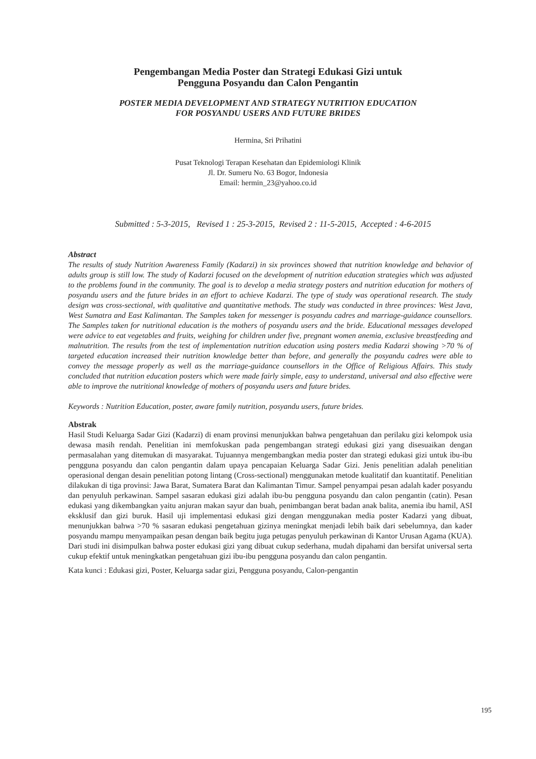Pengembangan Media Poster dan Strategi Edukasi Gizi untuk
Pengguna Posyandu dan Calon Pengantin
POSTER MEDIA DEVELOPMENT AND STRATEGY NUTRITION EDUCATION
FOR POSYANDU USERS AND FUTURE BRIDES
Hermina, Sri Prihatini
Pusat Teknologi Terapan Kesehatan dan Epidemiologi Klinik
Jl. Dr. Sumeru No. 63 Bogor, Indonesia
Email: hermin_23@yahoo.co.id
Submitted : 5-3-2015, Revised 1 : 25-3-2015, Revised 2 : 11-5-2015, Accepted : 4-6-2015
Abstract
The results of study Nutrition Awareness Family (Kadarzi) in six provinces showed that nutrition knowledge and behavior of adults group is still low. The study of Kadarzi focused on the development of nutrition education strategies which was adjusted to the problems found in the community. The goal is to develop a media strategy posters and nutrition education for mothers of posyandu users and the future brides in an effort to achieve Kadarzi. The type of study was operational research. The study design was cross-sectional, with qualitative and quantitative methods. The study was conducted in three provinces: West Java, West Sumatra and East Kalimantan. The Samples taken for messenger is posyandu cadres and marriage-guidance counsellors. The Samples taken for nutritional education is the mothers of posyandu users and the bride. Educational messages developed were advice to eat vegetables and fruits, weighing for children under five, pregnant women anemia, exclusive breastfeeding and malnutrition. The results from the test of implementation nutrition education using posters media Kadarzi showing >70 % of targeted education increased their nutrition knowledge better than before, and generally the posyandu cadres were able to convey the message properly as well as the marriage-guidance counsellors in the Office of Religious Affairs. This study concluded that nutrition education posters which were made fairly simple, easy to understand, universal and also effective were able to improve the nutritional knowledge of mothers of posyandu users and future brides.
Keywords : Nutrition Education, poster, aware family nutrition, posyandu users, future brides.
Abstrak
Hasil Studi Keluarga Sadar Gizi (Kadarzi) di enam provinsi menunjukkan bahwa pengetahuan dan perilaku gizi kelompok usia dewasa masih rendah. Penelitian ini memfokuskan pada pengembangan strategi edukasi gizi yang disesuaikan dengan permasalahan yang ditemukan di masyarakat. Tujuannya mengembangkan media poster dan strategi edukasi gizi untuk ibu-ibu pengguna posyandu dan calon pengantin dalam upaya pencapaian Keluarga Sadar Gizi. Jenis penelitian adalah penelitian operasional dengan desain penelitian potong lintang (Cross-sectional) menggunakan metode kualitatif dan kuantitatif. Penelitian dilakukan di tiga provinsi: Jawa Barat, Sumatera Barat dan Kalimantan Timur. Sampel penyampai pesan adalah kader posyandu dan penyuluh perkawinan. Sampel sasaran edukasi gizi adalah ibu-bu pengguna posyandu dan calon pengantin (catin). Pesan edukasi yang dikembangkan yaitu anjuran makan sayur dan buah, penimbangan berat badan anak balita, anemia ibu hamil, ASI eksklusif dan gizi buruk. Hasil uji implementasi edukasi gizi dengan menggunakan media poster Kadarzi yang dibuat, menunjukkan bahwa >70 % sasaran edukasi pengetahuan gizinya meningkat menjadi lebih baik dari sebelumnya, dan kader posyandu mampu menyampaikan pesan dengan baik begitu juga petugas penyuluh perkawinan di Kantor Urusan Agama (KUA). Dari studi ini disimpulkan bahwa poster edukasi gizi yang dibuat cukup sederhana, mudah dipahami dan bersifat universal serta cukup efektif untuk meningkatkan pengetahuan gizi ibu-ibu pengguna posyandu dan calon pengantin.
Kata kunci : Edukasi gizi, Poster, Keluarga sadar gizi, Pengguna posyandu, Calon-pengantin
195